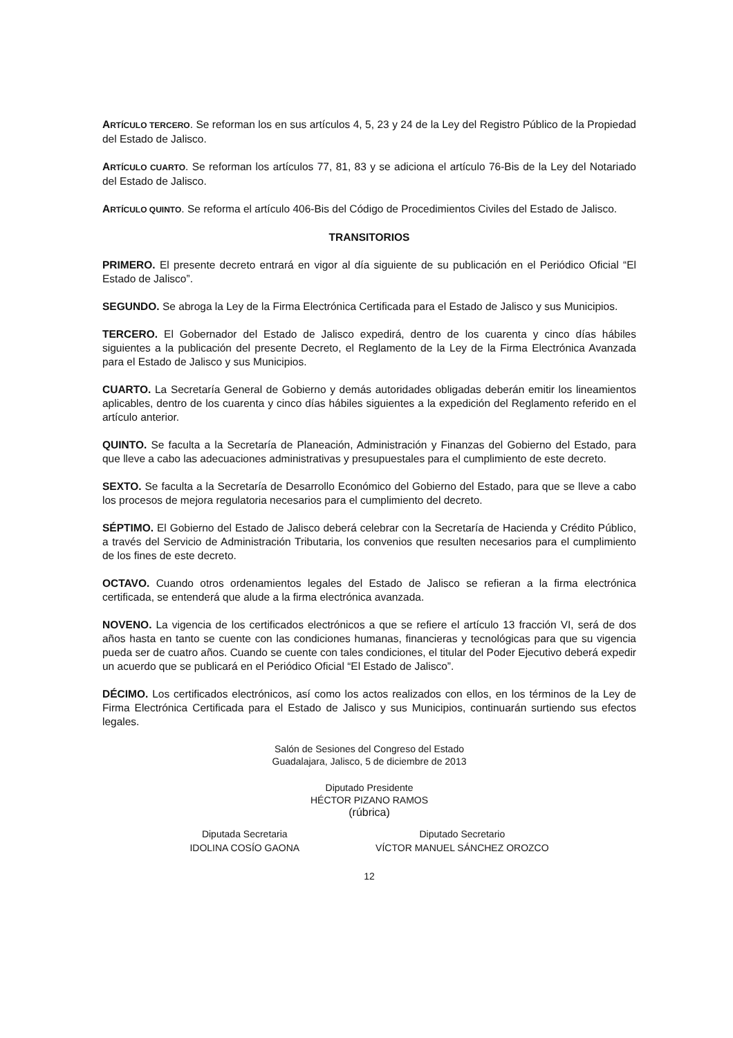ARTÍCULO TERCERO. Se reforman los en sus artículos 4, 5, 23 y 24 de la Ley del Registro Público de la Propiedad del Estado de Jalisco.
ARTÍCULO CUARTO. Se reforman los artículos 77, 81, 83 y se adiciona el artículo 76-Bis de la Ley del Notariado del Estado de Jalisco.
ARTÍCULO QUINTO. Se reforma el artículo 406-Bis del Código de Procedimientos Civiles del Estado de Jalisco.
TRANSITORIOS
PRIMERO. El presente decreto entrará en vigor al día siguiente de su publicación en el Periódico Oficial “El Estado de Jalisco”.
SEGUNDO. Se abroga la Ley de la Firma Electrónica Certificada para el Estado de Jalisco y sus Municipios.
TERCERO. El Gobernador del Estado de Jalisco expedirá, dentro de los cuarenta y cinco días hábiles siguientes a la publicación del presente Decreto, el Reglamento de la Ley de la Firma Electrónica Avanzada para el Estado de Jalisco y sus Municipios.
CUARTO. La Secretaría General de Gobierno y demás autoridades obligadas deberán emitir los lineamientos aplicables, dentro de los cuarenta y cinco días hábiles siguientes a la expedición del Reglamento referido en el artículo anterior.
QUINTO. Se faculta a la Secretaría de Planeación, Administración y Finanzas del Gobierno del Estado, para que lleve a cabo las adecuaciones administrativas y presupuestales para el cumplimiento de este decreto.
SEXTO. Se faculta a la Secretaría de Desarrollo Económico del Gobierno del Estado, para que se lleve a cabo los procesos de mejora regulatoria necesarios para el cumplimiento del decreto.
SÉPTIMO. El Gobierno del Estado de Jalisco deberá celebrar con la Secretaría de Hacienda y Crédito Público, a través del Servicio de Administración Tributaria, los convenios que resulten necesarios para el cumplimiento de los fines de este decreto.
OCTAVO. Cuando otros ordenamientos legales del Estado de Jalisco se refieran a la firma electrónica certificada, se entenderá que alude a la firma electrónica avanzada.
NOVENO. La vigencia de los certificados electrónicos a que se refiere el artículo 13 fracción VI, será de dos años hasta en tanto se cuente con las condiciones humanas, financieras y tecnológicas para que su vigencia pueda ser de cuatro años. Cuando se cuente con tales condiciones, el titular del Poder Ejecutivo deberá expedir un acuerdo que se publicará en el Periódico Oficial “El Estado de Jalisco”.
DÉCIMO. Los certificados electrónicos, así como los actos realizados con ellos, en los términos de la Ley de Firma Electrónica Certificada para el Estado de Jalisco y sus Municipios, continuarán surtiendo sus efectos legales.
Salón de Sesiones del Congreso del Estado
Guadalajara, Jalisco, 5 de diciembre de 2013
Diputado Presidente
HÉCTOR PIZANO RAMOS
(rúbrica)
Diputada Secretaria
IDOLINA COSÍO GAONA
Diputado Secretario
VÍCTOR MANUEL SÁNCHEZ OROZCO
12